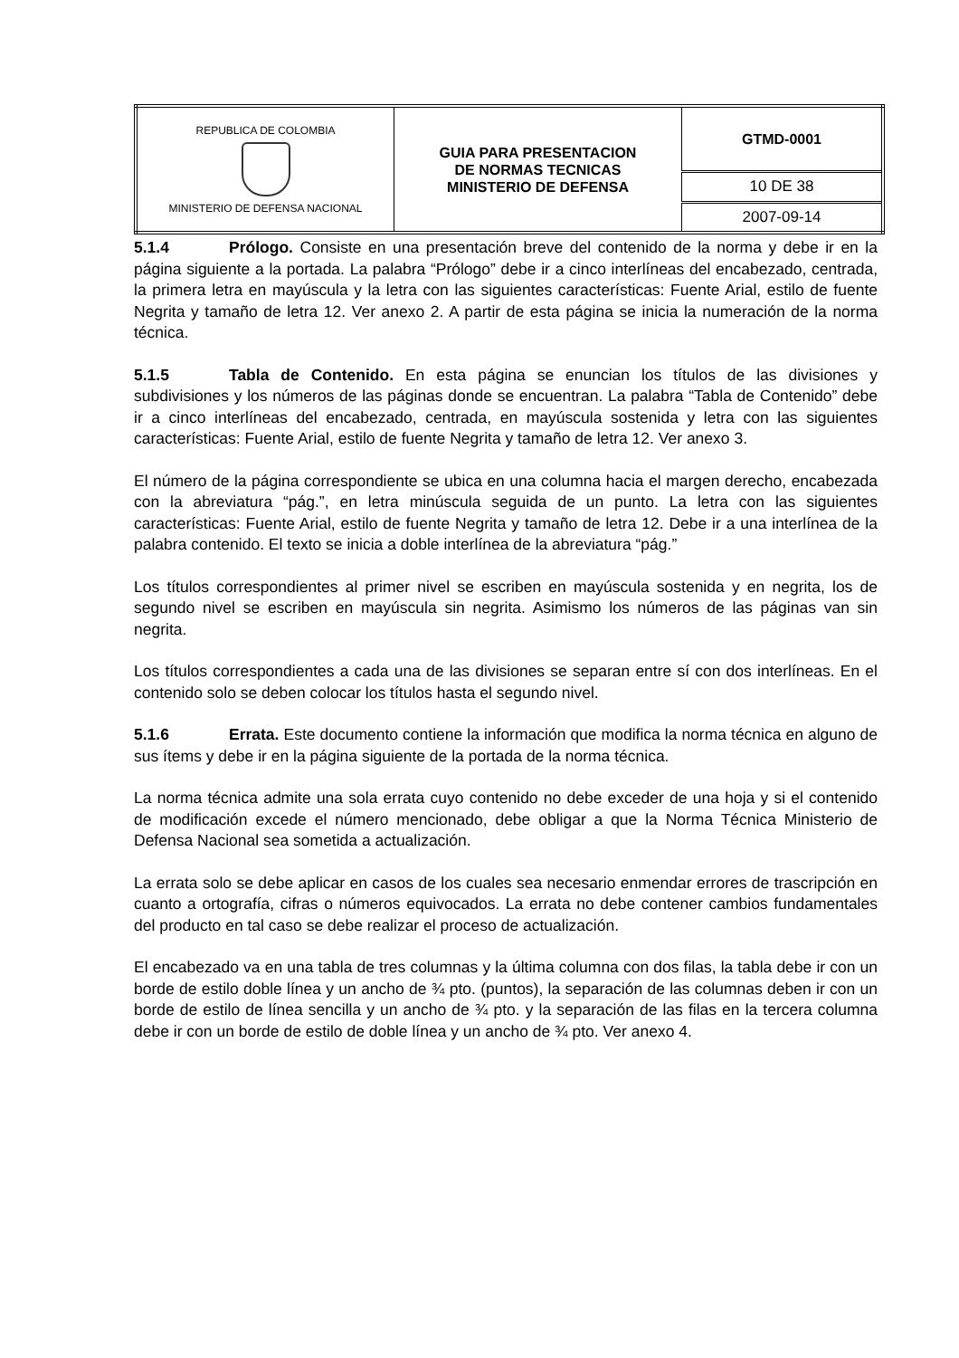| REPUBLICA DE COLOMBIA MINISTERIO DE DEFENSA NACIONAL | GUIA PARA PRESENTACION DE NORMAS TECNICAS MINISTERIO DE DEFENSA | GTMD-0001 |
| | | 10 DE 38 |
| | | 2007-09-14 |
5.1.4 Prólogo. Consiste en una presentación breve del contenido de la norma y debe ir en la página siguiente a la portada. La palabra “Prólogo” debe ir a cinco interlíneas del encabezado, centrada, la primera letra en mayúscula y la letra con las siguientes características: Fuente Arial, estilo de fuente Negrita y tamaño de letra 12. Ver anexo 2. A partir de esta página se inicia la numeración de la norma técnica.
5.1.5 Tabla de Contenido. En esta página se enuncian los títulos de las divisiones y subdivisiones y los números de las páginas donde se encuentran. La palabra “Tabla de Contenido” debe ir a cinco interlíneas del encabezado, centrada, en mayúscula sostenida y letra con las siguientes características: Fuente Arial, estilo de fuente Negrita y tamaño de letra 12. Ver anexo 3.
El número de la página correspondiente se ubica en una columna hacia el margen derecho, encabezada con la abreviatura “pág.”, en letra minúscula seguida de un punto. La letra con las siguientes características: Fuente Arial, estilo de fuente Negrita y tamaño de letra 12. Debe ir a una interlínea de la palabra contenido. El texto se inicia a doble interlínea de la abreviatura “pág.”
Los títulos correspondientes al primer nivel se escriben en mayúscula sostenida y en negrita, los de segundo nivel se escriben en mayúscula sin negrita. Asimismo los números de las páginas van sin negrita.
Los títulos correspondientes a cada una de las divisiones se separan entre sí con dos interlíneas. En el contenido solo se deben colocar los títulos hasta el segundo nivel.
5.1.6 Errata. Este documento contiene la información que modifica la norma técnica en alguno de sus ítems y debe ir en la página siguiente de la portada de la norma técnica.
La norma técnica admite una sola errata cuyo contenido no debe exceder de una hoja y si el contenido de modificación excede el número mencionado, debe obligar a que la Norma Técnica Ministerio de Defensa Nacional sea sometida a actualización.
La errata solo se debe aplicar en casos de los cuales sea necesario enmendar errores de trascripción en cuanto a ortografía, cifras o números equivocados. La errata no debe contener cambios fundamentales del producto en tal caso se debe realizar el proceso de actualización.
El encabezado va en una tabla de tres columnas y la última columna con dos filas, la tabla debe ir con un borde de estilo doble línea y un ancho de ¾ pto. (puntos), la separación de las columnas deben ir con un borde de estilo de línea sencilla y un ancho de ¾ pto. y la separación de las filas en la tercera columna debe ir con un borde de estilo de doble línea y un ancho de ¾ pto. Ver anexo 4.